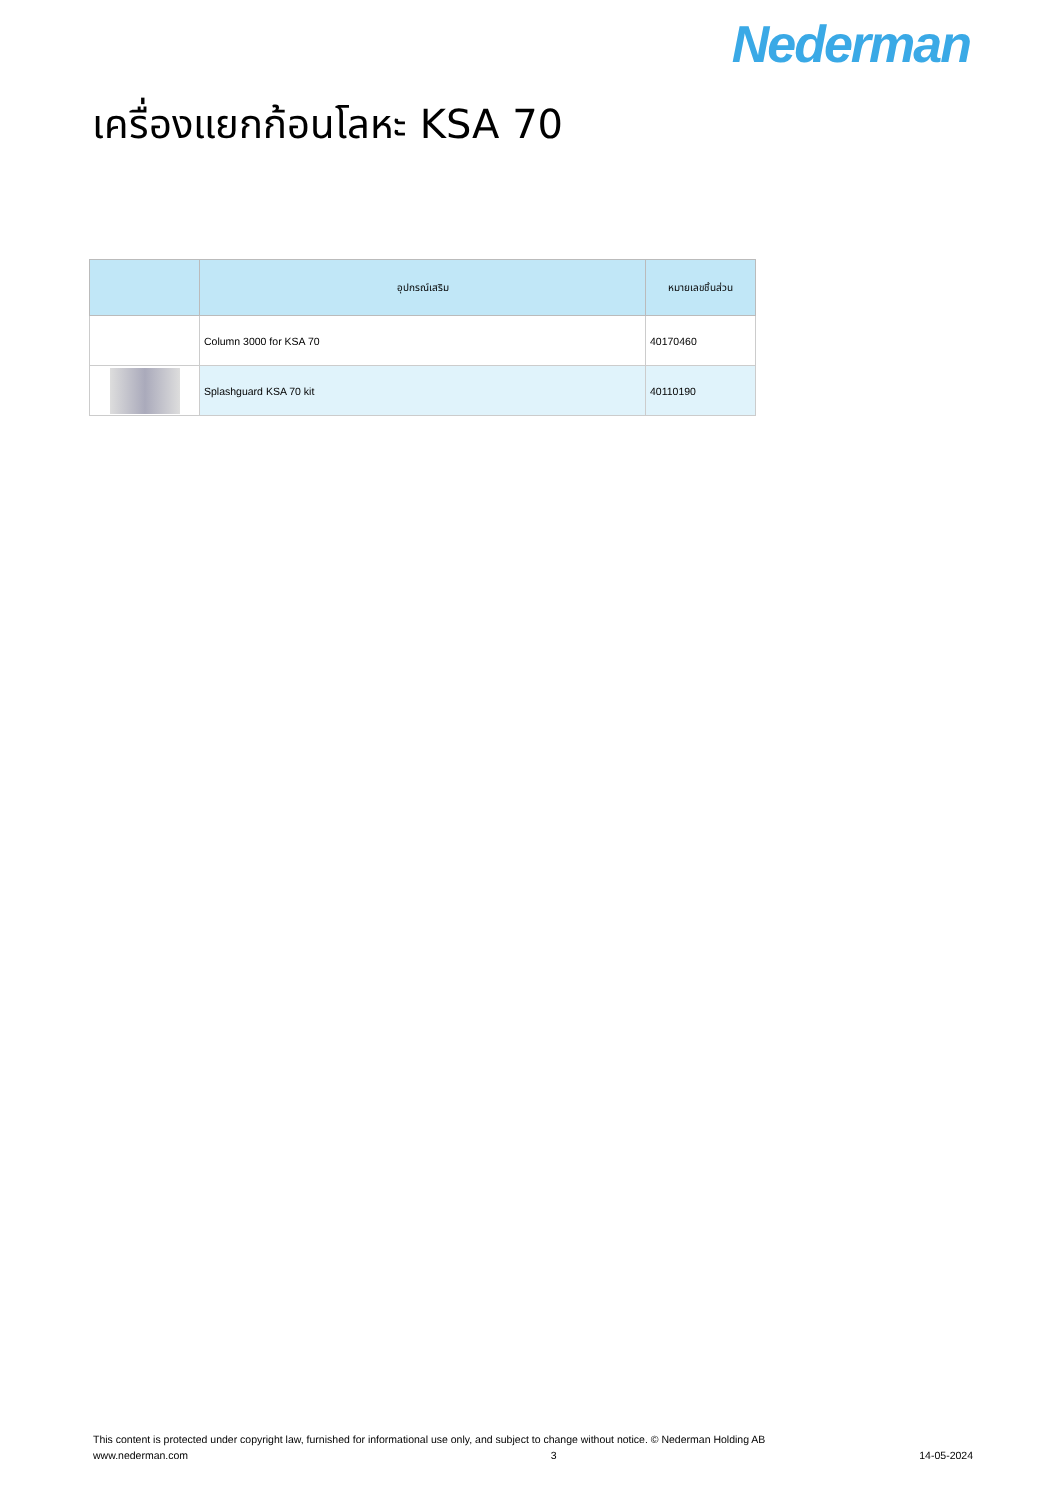Nederman
เครื่องแยกก้อนโลหะ KSA 70
| | อุปกรณ์เสริม | หมายเลขชิ้นส่วน |
| --- | --- | --- |
| | Column 3000 for KSA 70 | 40170460 |
| | Splashguard KSA 70 kit | 40110190 |
This content is protected under copyright law, furnished for informational use only, and subject to change without notice. © Nederman Holding AB
www.nederman.com 3 14-05-2024